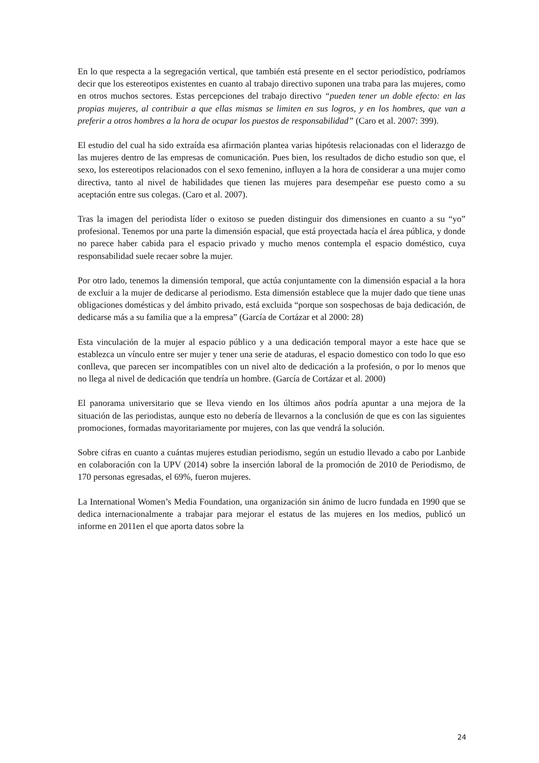En lo que respecta a la segregación vertical, que también está presente en el sector periodístico, podríamos decir que los estereotipos existentes en cuanto al trabajo directivo suponen una traba para las mujeres, como en otros muchos sectores. Estas percepciones del trabajo directivo “pueden tener un doble efecto: en las propias mujeres, al contribuir a que ellas mismas se limiten en sus logros, y en los hombres, que van a preferir a otros hombres a la hora de ocupar los puestos de responsabilidad” (Caro et al. 2007: 399).
El estudio del cual ha sido extraída esa afirmación plantea varias hipótesis relacionadas con el liderazgo de las mujeres dentro de las empresas de comunicación. Pues bien, los resultados de dicho estudio son que, el sexo, los estereotipos relacionados con el sexo femenino, influyen a la hora de considerar a una mujer como directiva, tanto al nivel de habilidades que tienen las mujeres para desempeñar ese puesto como a su aceptación entre sus colegas. (Caro et al. 2007).
Tras la imagen del periodista líder o exitoso se pueden distinguir dos dimensiones en cuanto a su “yo” profesional. Tenemos por una parte la dimensión espacial, que está proyectada hacía el área pública, y donde no parece haber cabida para el espacio privado y mucho menos contempla el espacio doméstico, cuya responsabilidad suele recaer sobre la mujer.
Por otro lado, tenemos la dimensión temporal, que actúa conjuntamente con la dimensión espacial a la hora de excluir a la mujer de dedicarse al periodismo. Esta dimensión establece que la mujer dado que tiene unas obligaciones domésticas y del ámbito privado, está excluida “porque son sospechosas de baja dedicación, de dedicarse más a su familia que a la empresa” (García de Cortázar et al 2000: 28)
Esta vinculación de la mujer al espacio público y a una dedicación temporal mayor a este hace que se establezca un vínculo entre ser mujer y tener una serie de ataduras, el espacio domestico con todo lo que eso conlleva, que parecen ser incompatibles con un nivel alto de dedicación a la profesión, o por lo menos que no llega al nivel de dedicación que tendría un hombre. (García de Cortázar et al. 2000)
El panorama universitario que se lleva viendo en los últimos años podría apuntar a una mejora de la situación de las periodistas, aunque esto no debería de llevarnos a la conclusión de que es con las siguientes promociones, formadas mayoritariamente por mujeres, con las que vendrá la solución.
Sobre cifras en cuanto a cuántas mujeres estudian periodismo, según un estudio llevado a cabo por Lanbide en colaboración con la UPV (2014) sobre la inserción laboral de la promoción de 2010 de Periodismo, de 170 personas egresadas, el 69%, fueron mujeres.
La International Women’s Media Foundation, una organización sin ánimo de lucro fundada en 1990 que se dedica internacionalmente a trabajar para mejorar el estatus de las mujeres en los medios, publicó un informe en 2011en el que aporta datos sobre la
24